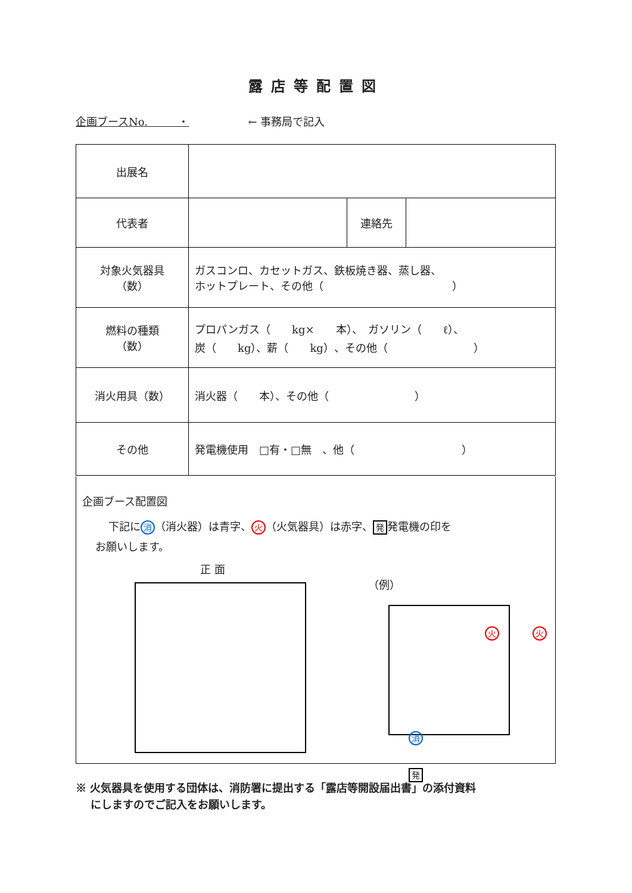露店等配置図
企画ブースNo. ・ ← 事務局で記入
| 出展名 | | | |
| 代表者 | | 連絡先 | |
| 対象火気器具 （数） | ガスコンロ、カセットガス、鉄板焼き器、蒸し器、 ホットプレート、その他（ ） | | |
| 燃料の種類 （数） | プロパンガス（ kg× 本）、 ガソリン（ ℓ）、 炭（ kg）、薪（ kg）、その他（ ） | | |
| 消火用具（数） | 消火器（ 本）、その他（ ） | | |
| その他 | 発電機使用 □有・□無 、他（ ） | | |
企画ブース配置図
下記に 消 （消火器）は青字、 火 （火気器具）は赤字、 発 発電機の印を
お願いします。
正 面
（例）
火 火
消
発
※ 火気器具を使用する団体は、消防署に提出する「露店等開設届出書」の添付資料
にしますのでご記入をお願いします。